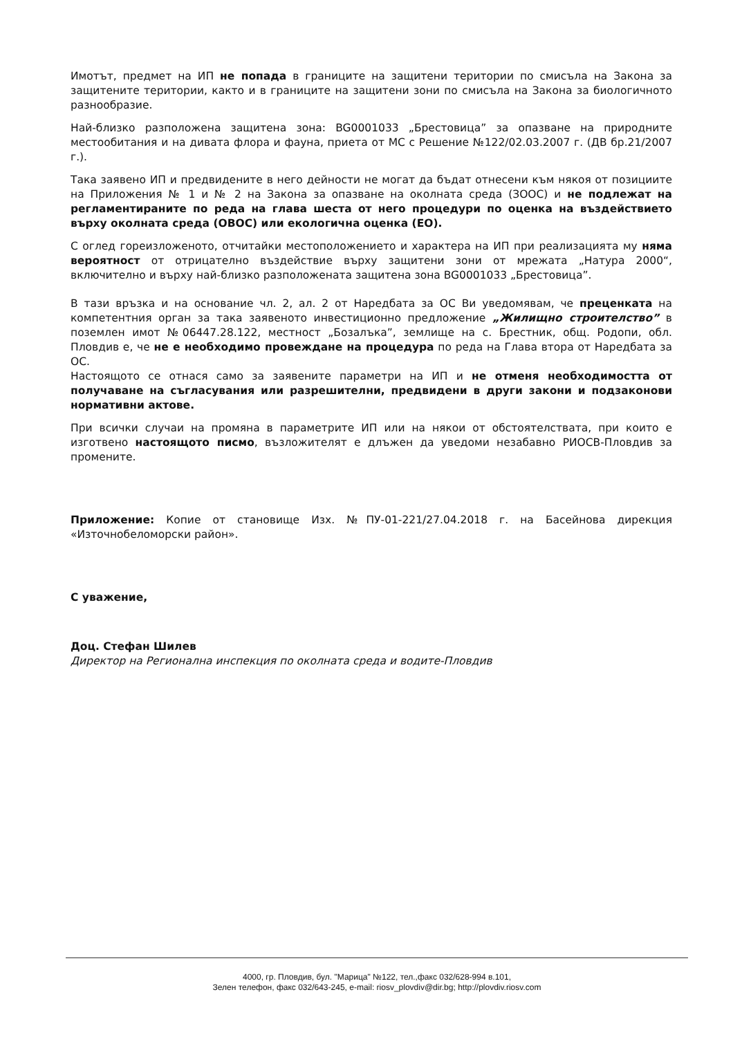Имотът, предмет на ИП не попада в границите на защитени територии по смисъла на Закона за защитените територии, както и в границите на защитени зони по смисъла на Закона за биологичното разнообразие.
Най-близко разположена защитена зона: BG0001033 „Брестовица” за опазване на природните местообитания и на дивата флора и фауна, приета от МС с Решение №122/02.03.2007 г. (ДВ бр.21/2007 г.).
Така заявено ИП и предвидените в него дейности не могат да бъдат отнесени към някоя от позициите на Приложения № 1 и № 2 на Закона за опазване на околната среда (ЗООС) и не подлежат на регламентираните по реда на глава шеста от него процедури по оценка на въздействието върху околната среда (ОВОС) или екологична оценка (ЕО).
С оглед гореизложеното, отчитайки местоположението и характера на ИП при реализацията му няма вероятност от отрицателно въздействие върху защитени зони от мрежата „Натура 2000“, включително и върху най-близко разположената защитена зона BG0001033 „Брестовица”.
В тази връзка и на основание чл. 2, ал. 2 от Наредбата за ОС Ви уведомявам, че преценката на компетентния орган за така заявеното инвестиционно предложение „Жилищно строителство” в поземлен имот №06447.28.122, местност „Бозалъка”, землище на с. Брестник, общ. Родопи, обл. Пловдив е, че не е необходимо провеждане на процедура по реда на Глава втора от Наредбата за ОС.
Настоящото се отнася само за заявените параметри на ИП и не отменя необходимостта от получаване на съгласувания или разрешителни, предвидени в други закони и подзаконови нормативни актове.
При всички случаи на промяна в параметрите ИП или на някои от обстоятелствата, при които е изготвено настоящото писмо, възложителят е длъжен да уведоми незабавно РИОСВ-Пловдив за промените.
Приложение: Копие от становище Изх. №ПУ-01-221/27.04.2018 г. на Басейнова дирекция «Източнобеломорски район».
С уважение,
Доц. Стефан Шилев
Директор на Регионална инспекция по околната среда и водите-Пловдив
4000, гр. Пловдив, бул. "Марица" №122, тел.,факс 032/628-994 в.101,
Зелен телефон, факс 032/643-245, e-mail: riosv_plovdiv@dir.bg; http://plovdiv.riosv.com